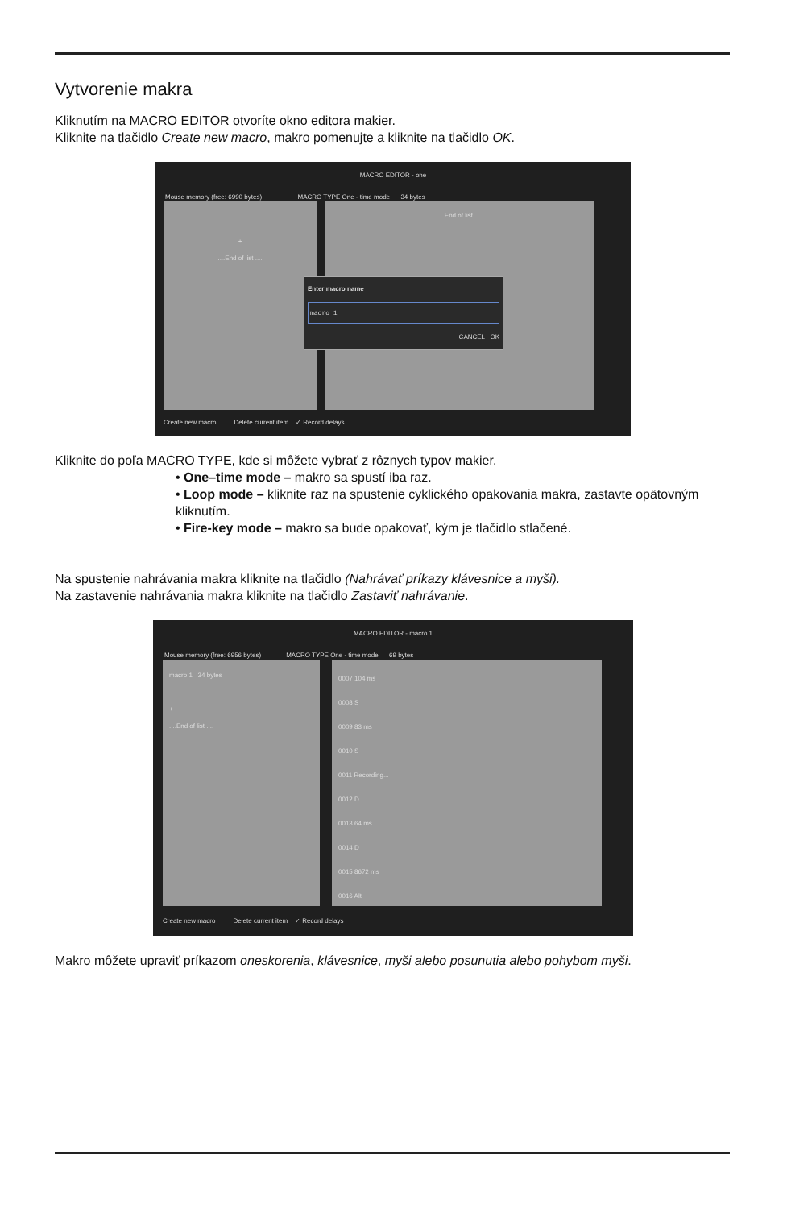Vytvorenie makra
Kliknutím na MACRO EDITOR otvoríte okno editora makier.
Kliknite na tlačidlo Create new macro, makro pomenujte a kliknite na tlačidlo OK.
MACRO EDITOR - one
Mouse memory (free: 6990 bytes) MACRO TYPE One - time mode 34 bytes
+
....End of list ....
....End of list ....
Enter macro name
macro 1
CANCEL OK
Create new macro Delete current item ✓ Record delays
Kliknite do poľa MACRO TYPE, kde si môžete vybrať z rôznych typov makier.
• One–time mode – makro sa spustí iba raz.
• Loop mode – kliknite raz na spustenie cyklického opakovania makra, zastavte opätovným kliknutím.
• Fire-key mode – makro sa bude opakovať, kým je tlačidlo stlačené.
Na spustenie nahrávania makra kliknite na tlačidlo (Nahrávať príkazy klávesnice a myši).
Na zastavenie nahrávania makra kliknite na tlačidlo Zastaviť nahrávanie.
MACRO EDITOR - macro 1
Mouse memory (free: 6956 bytes) MACRO TYPE One - time mode 69 bytes
macro 1 34 bytes
+
....End of list ....
0007 104 ms
0008 S
0009 83 ms
0010 S
0011 Recording...
0012 D
0013 64 ms
0014 D
0015 8672 ms
0016 Alt
Create new macro Delete current item ✓ Record delays
Makro môžete upraviť príkazom oneskorenia, klávesnice, myši alebo posunutia alebo pohybom myši.